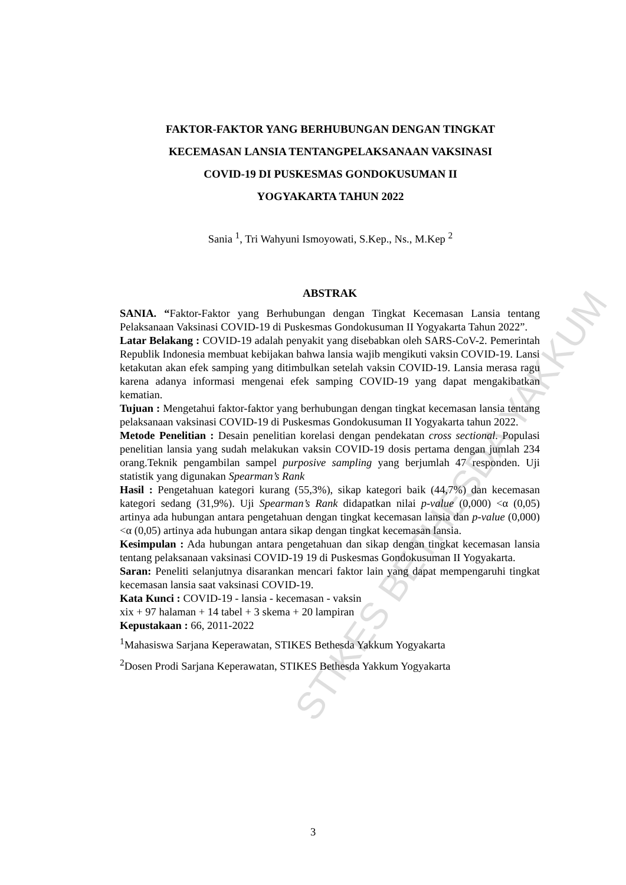FAKTOR-FAKTOR YANG BERHUBUNGAN DENGAN TINGKAT
KECEMASAN LANSIA TENTANGPELAKSANAAN VAKSINASI
COVID-19 DI PUSKESMAS GONDOKUSUMAN II
YOGYAKARTA TAHUN 2022
Sania <sup>1</sup>, Tri Wahyuni Ismoyowati, S.Kep., Ns., M.Kep <sup>2</sup>
ABSTRAK
SANIA. “Faktor-Faktor yang Berhubungan dengan Tingkat Kecemasan Lansia tentang Pelaksanaan Vaksinasi COVID-19 di Puskesmas Gondokusuman II Yogyakarta Tahun 2022”.
Latar Belakang : COVID-19 adalah penyakit yang disebabkan oleh SARS-CoV-2. Pemerintah Republik Indonesia membuat kebijakan bahwa lansia wajib mengikuti vaksin COVID-19. Lansi ketakutan akan efek samping yang ditimbulkan setelah vaksin COVID-19. Lansia merasa ragu karena adanya informasi mengenai efek samping COVID-19 yang dapat mengakibatkan kematian.
Tujuan : Mengetahui faktor-faktor yang berhubungan dengan tingkat kecemasan lansia tentang pelaksanaan vaksinasi COVID-19 di Puskesmas Gondokusuman II Yogyakarta tahun 2022.
Metode Penelitian : Desain penelitian korelasi dengan pendekatan cross sectional. Populasi penelitian lansia yang sudah melakukan vaksin COVID-19 dosis pertama dengan jumlah 234 orang.Teknik pengambilan sampel purposive sampling yang berjumlah 47 responden. Uji statistik yang digunakan Spearman’s Rank
Hasil : Pengetahuan kategori kurang (55,3%), sikap kategori baik (44,7%) dan kecemasan kategori sedang (31,9%). Uji Spearman’s Rank didapatkan nilai p-value (0,000) <α (0,05) artinya ada hubungan antara pengetahuan dengan tingkat kecemasan lansia dan p-value (0,000)<α (0,05) artinya ada hubungan antara sikap dengan tingkat kecemasan lansia.
Kesimpulan : Ada hubungan antara pengetahuan dan sikap dengan tingkat kecemasan lansia tentang pelaksanaan vaksinasi COVID-19 19 di Puskesmas Gondokusuman II Yogyakarta.
Saran: Peneliti selanjutnya disarankan mencari faktor lain yang dapat mempengaruhi tingkat kecemasan lansia saat vaksinasi COVID-19.
Kata Kunci : COVID-19 - lansia - kecemasan - vaksin
xix + 97 halaman + 14 tabel + 3 skema + 20 lampiran
Kepustakaan : 66, 2011-2022
<sup>1</sup> Mahasiswa Sarjana Keperawatan, STIKES Bethesda Yakkum Yogyakarta
<sup>2</sup> Dosen Prodi Sarjana Keperawatan, STIKES Bethesda Yakkum Yogyakarta
3
STIKES BETHESDA YAKKUM